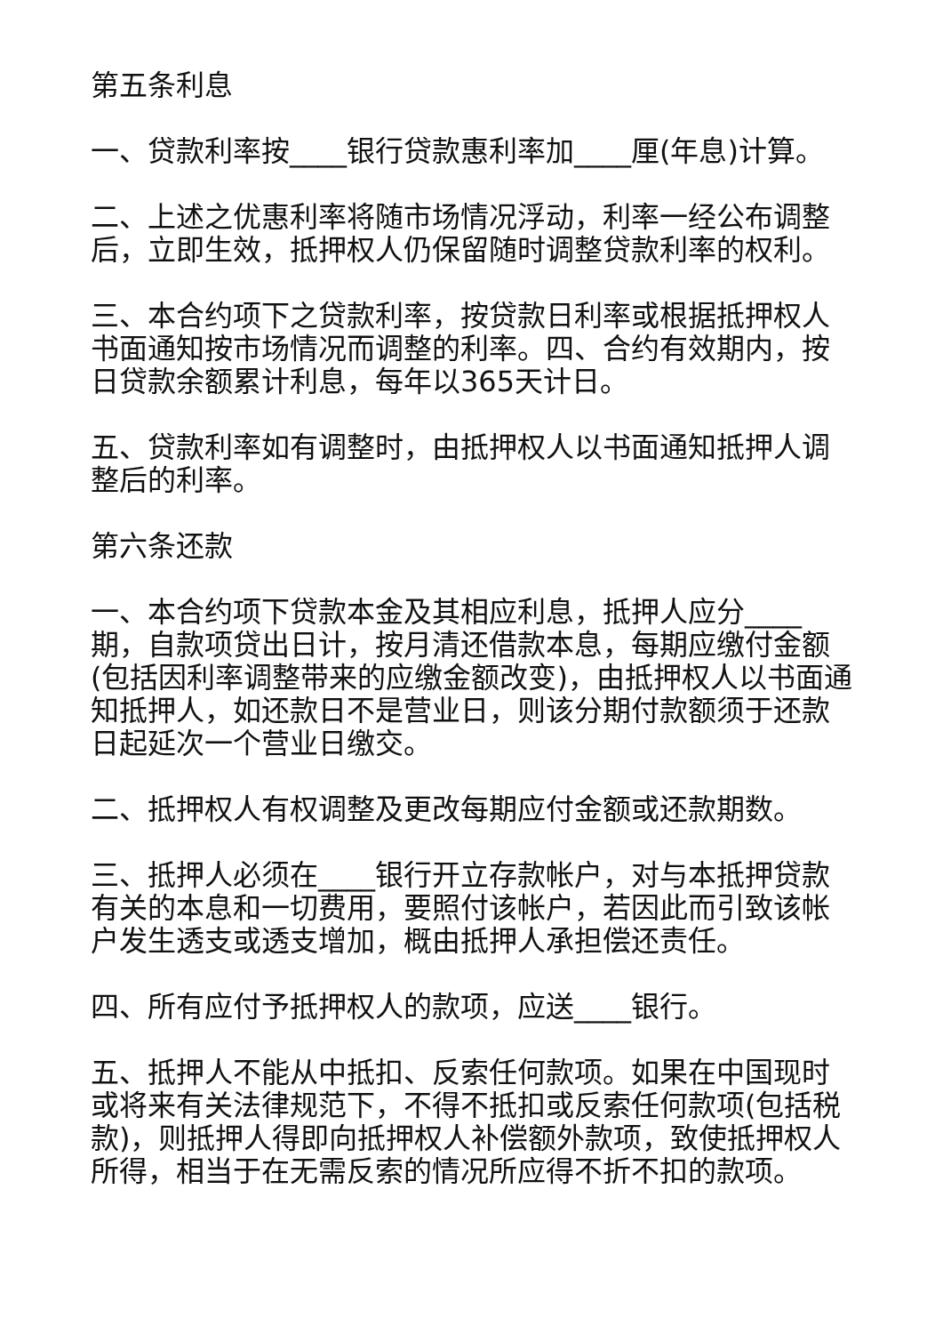第五条利息
一、贷款利率按____银行贷款惠利率加____厘(年息)计算。
二、上述之优惠利率将随市场情况浮动，利率一经公布调整后，立即生效，抵押权人仍保留随时调整贷款利率的权利。
三、本合约项下之贷款利率，按贷款日利率或根据抵押权人书面通知按市场情况而调整的利率。四、合约有效期内，按日贷款余额累计利息，每年以365天计日。
五、贷款利率如有调整时，由抵押权人以书面通知抵押人调整后的利率。
第六条还款
一、本合约项下贷款本金及其相应利息，抵押人应分____期，自款项贷出日计，按月清还借款本息，每期应缴付金额(包括因利率调整带来的应缴金额改变)，由抵押权人以书面通知抵押人，如还款日不是营业日，则该分期付款额须于还款日起延次一个营业日缴交。
二、抵押权人有权调整及更改每期应付金额或还款期数。
三、抵押人必须在____银行开立存款帐户，对与本抵押贷款有关的本息和一切费用，要照付该帐户，若因此而引致该帐户发生透支或透支增加，概由抵押人承担偿还责任。
四、所有应付予抵押权人的款项，应送____银行。
五、抵押人不能从中抵扣、反索任何款项。如果在中国现时或将来有关法律规范下，不得不抵扣或反索任何款项(包括税款)，则抵押人得即向抵押权人补偿额外款项，致使抵押权人所得，相当于在无需反索的情况所应得不折不扣的款项。